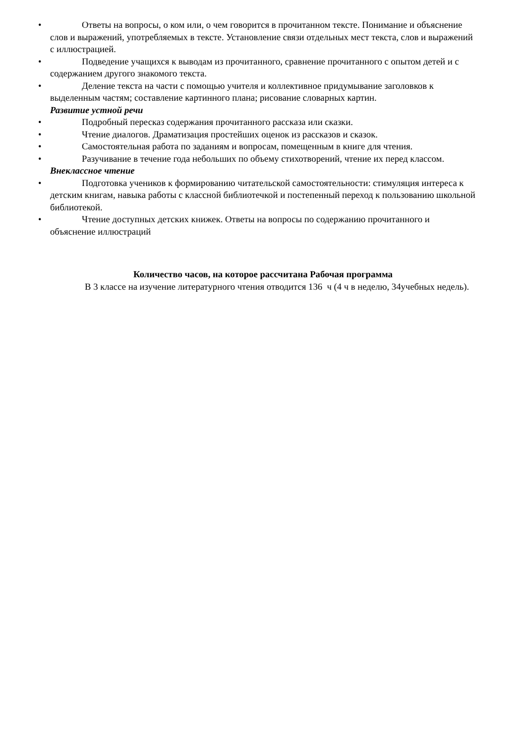• Ответы на вопросы, о ком или, о чем говорится в прочитанном тексте. Понимание и объяснение слов и выражений, употребляемых в тексте. Установление связи отдельных мест текста, слов и выражений с иллюстрацией.
• Подведение учащихся к выводам из прочитанного, сравнение прочитанного с опытом детей и с содержанием другого знакомого текста.
• Деление текста на части с помощью учителя и коллективное придумывание заголовков к выделенным частям; составление картинного плана; рисование словарных картин.
Развитие устной речи
• Подробный пересказ содержания прочитанного рассказа или сказки.
• Чтение диалогов. Драматизация простейших оценок из рассказов и сказок.
• Самостоятельная работа по заданиям и вопросам, помещенным в книге для чтения.
• Разучивание в течение года небольших по объему стихотворений, чтение их перед классом.
Внеклассное чтение
• Подготовка учеников к формированию читательской самостоятельности: стимуляция интереса к детским книгам, навыка работы с классной библиотечкой и постепенный переход к пользованию школьной библиотекой.
• Чтение доступных детских книжек. Ответы на вопросы по содержанию прочитанного и объяснение иллюстраций
Количество часов, на которое рассчитана Рабочая программа
В 3 классе на изучение литературного чтения отводится 136 ч (4 ч в неделю, 34учебных недель).